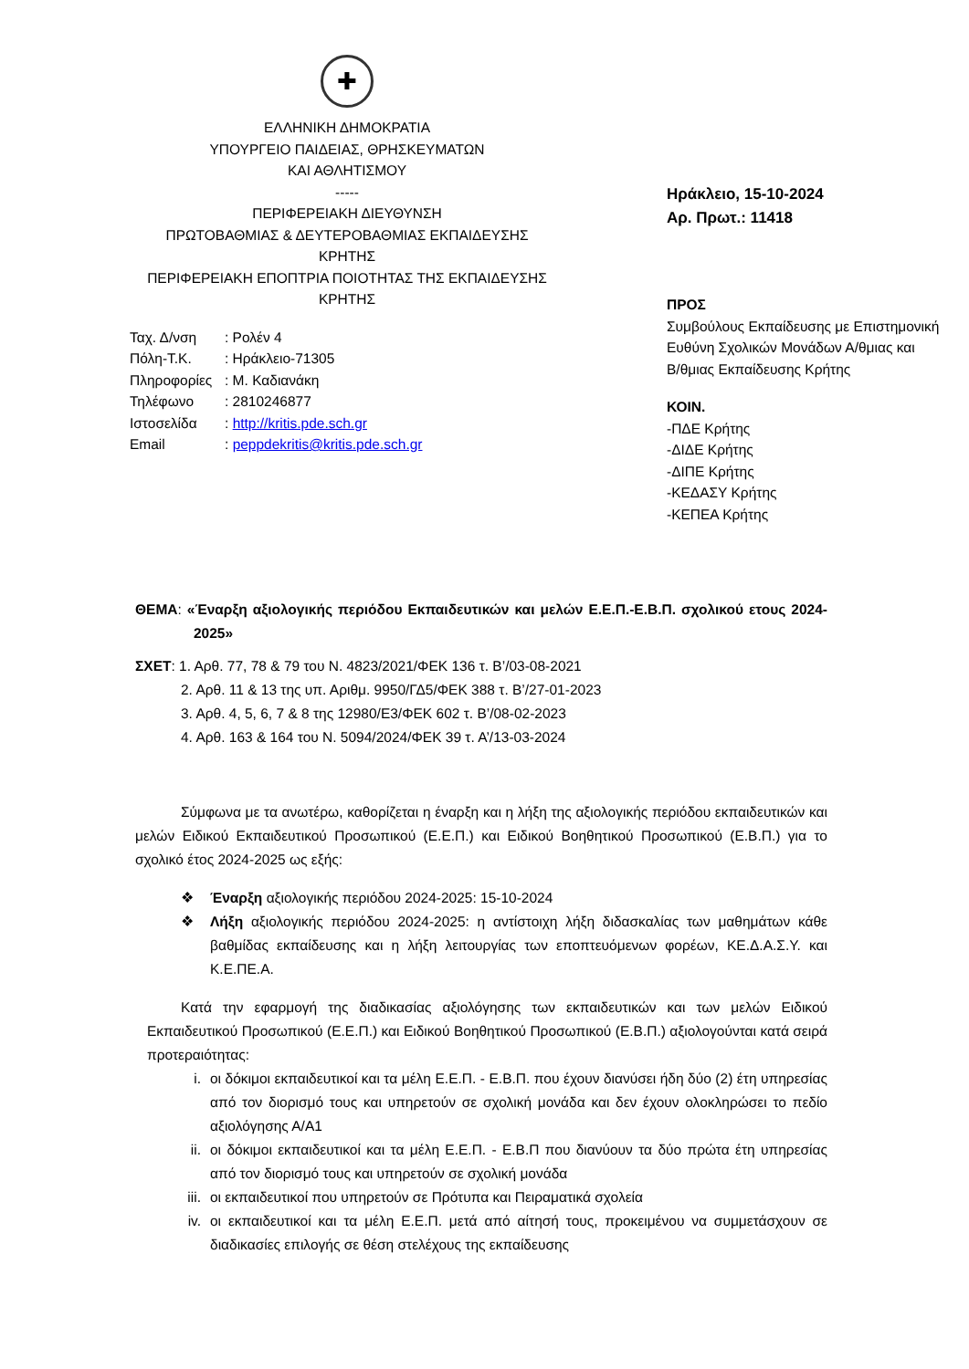✚
ΕΛΛΗΝΙΚΗ ΔΗΜΟΚΡΑΤΙΑ
ΥΠΟΥΡΓΕΙΟ ΠΑΙΔΕΙΑΣ, ΘΡΗΣΚΕΥΜΑΤΩΝ
ΚΑΙ ΑΘΛΗΤΙΣΜΟΥ
-----
ΠΕΡΙΦΕΡΕΙΑΚΗ ΔΙΕΥΘΥΝΣΗ
ΠΡΩΤΟΒΑΘΜΙΑΣ & ΔΕΥΤΕΡΟΒΑΘΜΙΑΣ ΕΚΠΑΙΔΕΥΣΗΣ
ΚΡΗΤΗΣ
ΠΕΡΙΦΕΡΕΙΑΚΗ ΕΠΟΠΤΡΙΑ ΠΟΙΟΤΗΤΑΣ ΤΗΣ ΕΚΠΑΙΔΕΥΣΗΣ
ΚΡΗΤΗΣ
| Ταχ. Δ/νση | : Ρολέν 4 |
| Πόλη-Τ.Κ. | : Ηράκλειο-71305 |
| Πληροφορίες | : Μ. Καδιανάκη |
| Τηλέφωνο | : 2810246877 |
| Ιστοσελίδα | : http://kritis.pde.sch.gr |
| Email | : peppdekritis@kritis.pde.sch.gr |
Ηράκλειο, 15-10-2024
Αρ. Πρωτ.: 11418
ΠΡΟΣ
Συμβούλους Εκπαίδευσης με Επιστημονική
Ευθύνη Σχολικών Μονάδων Α/θμιας και
Β/θμιας Εκπαίδευσης Κρήτης
ΚΟΙΝ.
-ΠΔΕ Κρήτης
-ΔΙΔΕ Κρήτης
-ΔΙΠΕ Κρήτης
-ΚΕΔΑΣΥ Κρήτης
-ΚΕΠΕΑ Κρήτης
ΘΕΜΑ: «Έναρξη αξιολογικής περιόδου Εκπαιδευτικών και μελών Ε.Ε.Π.-Ε.Β.Π. σχολικού ετους 2024-2025»
ΣΧΕΤ: 1. Αρθ. 77, 78 & 79 του Ν. 4823/2021/ΦΕΚ 136 τ. Β’/03-08-2021
2. Αρθ. 11 & 13 της υπ. Αριθμ. 9950/ΓΔ5/ΦΕΚ 388 τ. Β’/27-01-2023
3. Αρθ. 4, 5, 6, 7 & 8 της 12980/Ε3/ΦΕΚ 602 τ. Β’/08-02-2023
4. Αρθ. 163 & 164 του Ν. 5094/2024/ΦΕΚ 39 τ. Α’/13-03-2024
Σύμφωνα με τα ανωτέρω, καθορίζεται η έναρξη και η λήξη της αξιολογικής περιόδου εκπαιδευτικών και μελών Ειδικού Εκπαιδευτικού Προσωπικού (Ε.Ε.Π.) και Ειδικού Βοηθητικού Προσωπικού (Ε.Β.Π.) για το σχολικό έτος 2024-2025 ως εξής:
❖ Έναρξη αξιολογικής περιόδου 2024-2025: 15-10-2024
❖ Λήξη αξιολογικής περιόδου 2024-2025: η αντίστοιχη λήξη διδασκαλίας των μαθημάτων κάθε βαθμίδας εκπαίδευσης και η λήξη λειτουργίας των εποπτευόμενων φορέων, ΚΕ.Δ.Α.Σ.Υ. και Κ.Ε.ΠΕ.Α.
Κατά την εφαρμογή της διαδικασίας αξιολόγησης των εκπαιδευτικών και των μελών Ειδικού Εκπαιδευτικού Προσωπικού (Ε.Ε.Π.) και Ειδικού Βοηθητικού Προσωπικού (Ε.Β.Π.) αξιολογούνται κατά σειρά προτεραιότητας:
i. οι δόκιμοι εκπαιδευτικοί και τα μέλη Ε.Ε.Π. - Ε.Β.Π. που έχουν διανύσει ήδη δύο (2) έτη υπηρεσίας από τον διορισμό τους και υπηρετούν σε σχολική μονάδα και δεν έχουν ολοκληρώσει το πεδίο αξιολόγησης Α/Α1
ii. οι δόκιμοι εκπαιδευτικοί και τα μέλη Ε.Ε.Π. - Ε.Β.Π που διανύουν τα δύο πρώτα έτη υπηρεσίας από τον διορισμό τους και υπηρετούν σε σχολική μονάδα
iii. οι εκπαιδευτικοί που υπηρετούν σε Πρότυπα και Πειραματικά σχολεία
iv. οι εκπαιδευτικοί και τα μέλη Ε.Ε.Π. μετά από αίτησή τους, προκειμένου να συμμετάσχουν σε διαδικασίες επιλογής σε θέση στελέχους της εκπαίδευσης